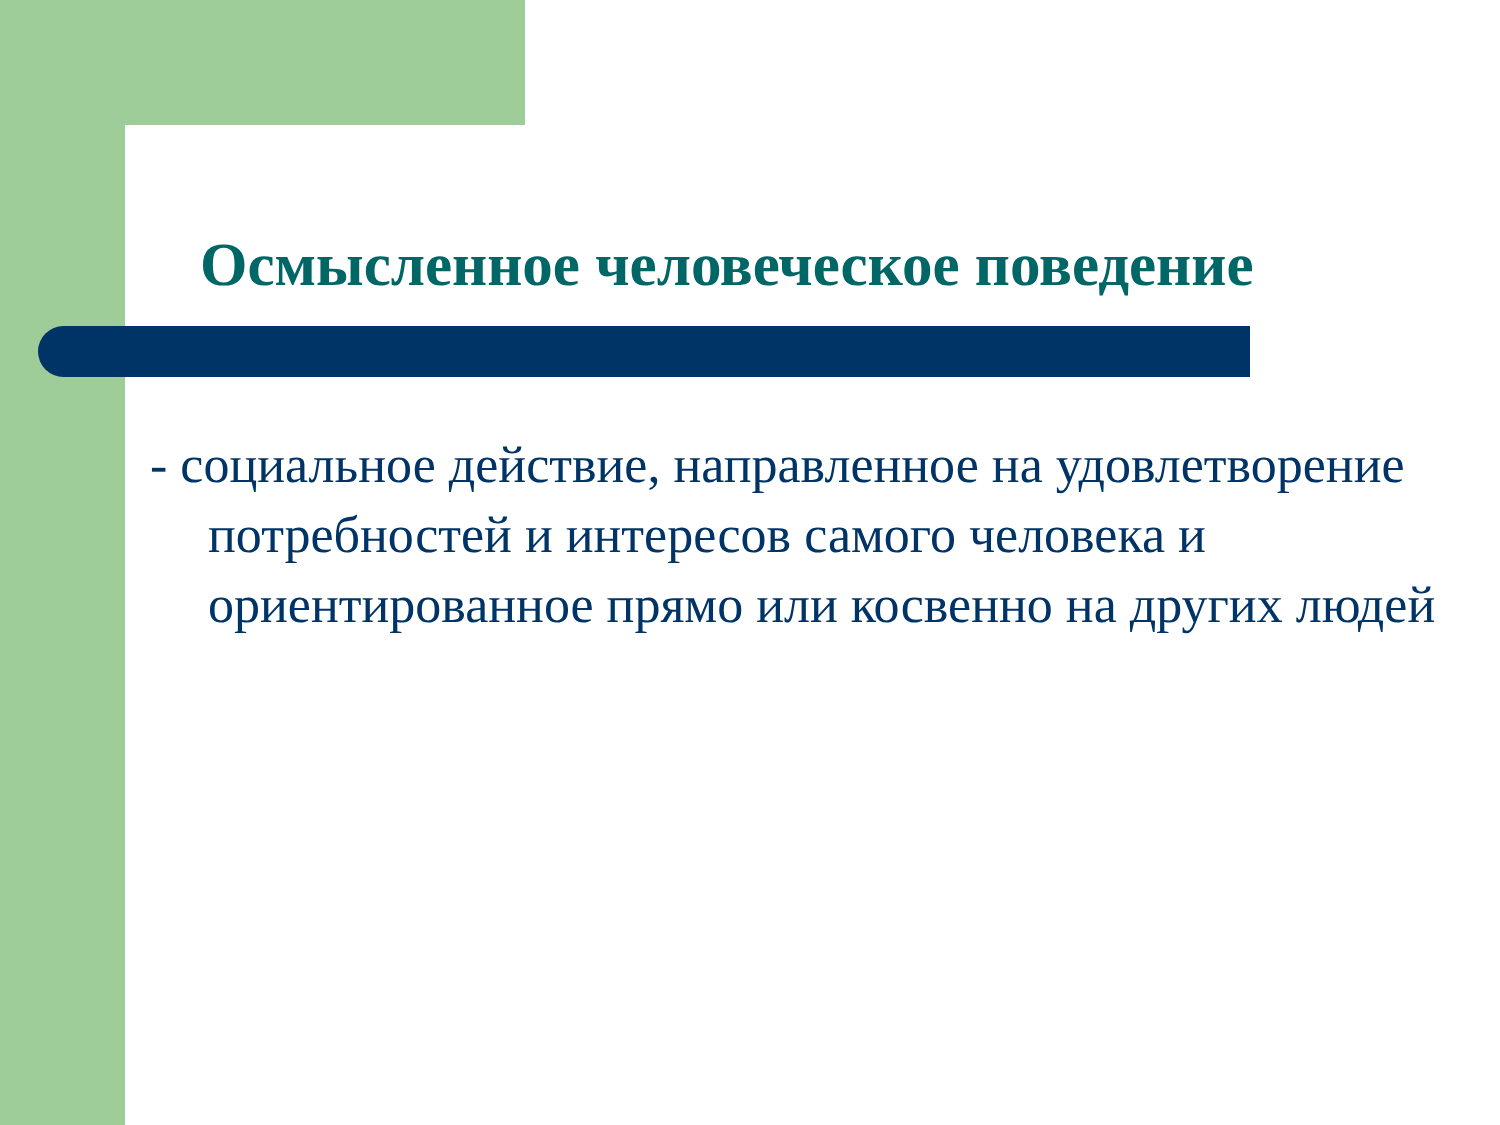Осмысленное человеческое поведение
- социальное действие, направленное на удовлетворение потребностей и интересов самого человека и ориентированное прямо или косвенно на других людей